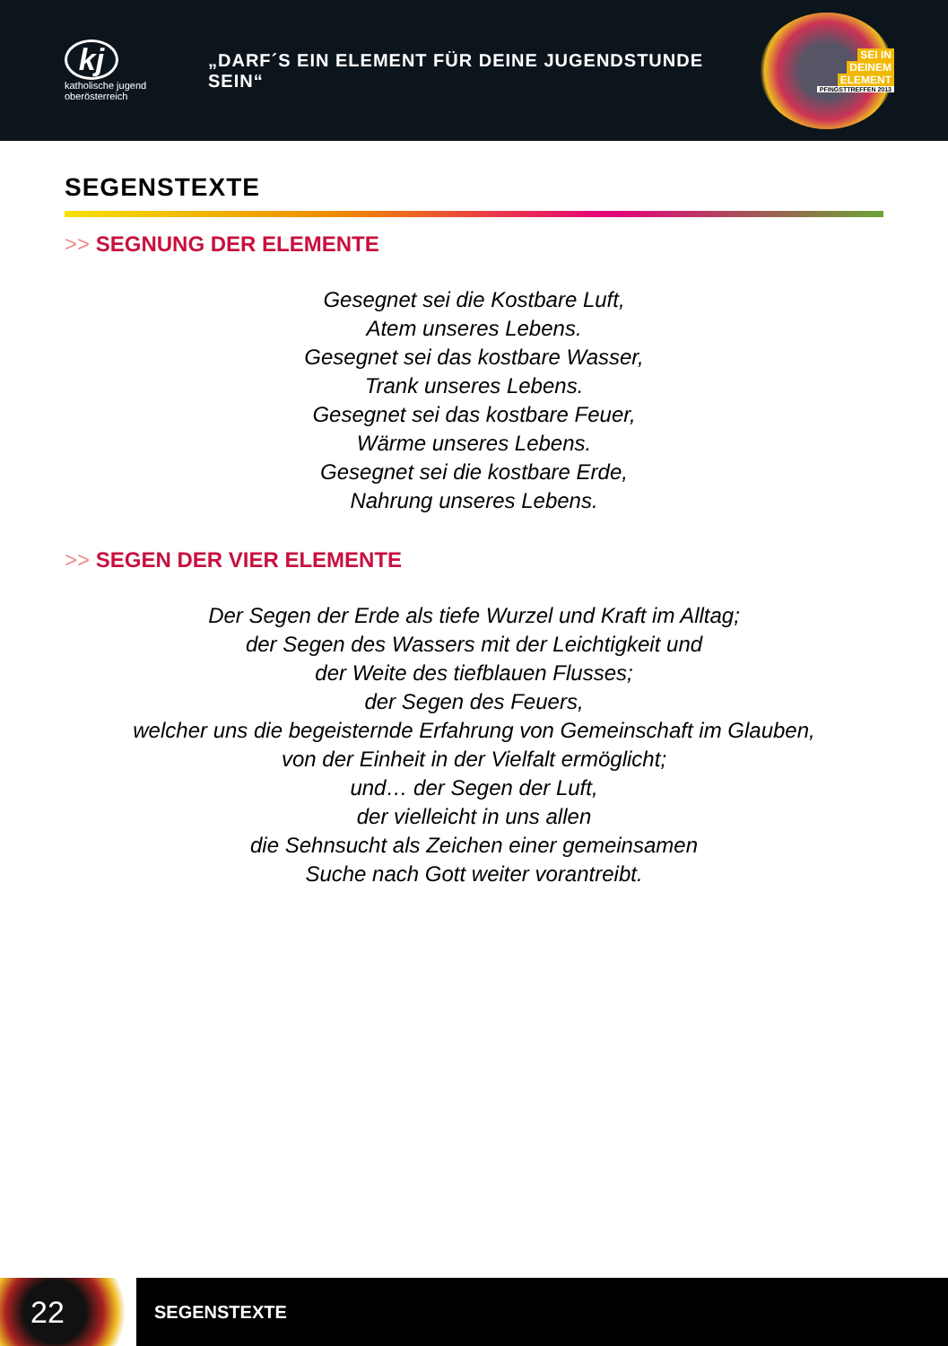kj
katholische jugend
oberösterreich
„DARF´S EIN ELEMENT FÜR DEINE JUGENDSTUNDE SEIN“
SEI IN
DEINEM
ELEMENT
PFINGSTTREFFEN 2013
SEGENSTEXTE
>> SEGNUNG DER ELEMENTE
Gesegnet sei die Kostbare Luft,
Atem unseres Lebens.
Gesegnet sei das kostbare Wasser,
Trank unseres Lebens.
Gesegnet sei das kostbare Feuer,
Wärme unseres Lebens.
Gesegnet sei die kostbare Erde,
Nahrung unseres Lebens.
>> SEGEN DER VIER ELEMENTE
Der Segen der Erde als tiefe Wurzel und Kraft im Alltag;
der Segen des Wassers mit der Leichtigkeit und
der Weite des tiefblauen Flusses;
der Segen des Feuers,
welcher uns die begeisternde Erfahrung von Gemeinschaft im Glauben,
von der Einheit in der Vielfalt ermöglicht;
und… der Segen der Luft,
der vielleicht in uns allen
die Sehnsucht als Zeichen einer gemeinsamen
Suche nach Gott weiter vorantreibt.
22
SEGENSTEXTE